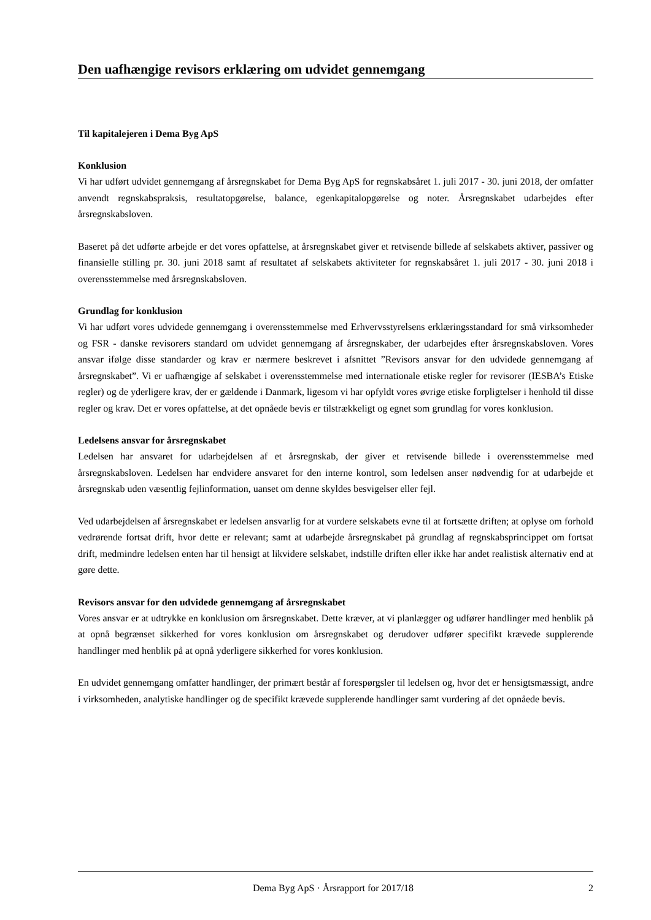Den uafhængige revisors erklæring om udvidet gennemgang
Til kapitalejeren i Dema Byg ApS
Konklusion
Vi har udført udvidet gennemgang af årsregnskabet for Dema Byg ApS for regnskabsåret 1. juli 2017 - 30. juni 2018, der omfatter anvendt regnskabspraksis, resultatopgørelse, balance, egenkapitalopgørelse og noter. Årsregnskabet udarbejdes efter årsregnskabsloven.
Baseret på det udførte arbejde er det vores opfattelse, at årsregnskabet giver et retvisende billede af selskabets aktiver, passiver og finansielle stilling pr. 30. juni 2018 samt af resultatet af selskabets aktiviteter for regnskabsåret 1. juli 2017 - 30. juni 2018 i overensstemmelse med årsregnskabsloven.
Grundlag for konklusion
Vi har udført vores udvidede gennemgang i overensstemmelse med Erhvervsstyrelsens erklæringsstandard for små virksomheder og FSR - danske revisorers standard om udvidet gennemgang af årsregnskaber, der udarbejdes efter årsregnskabsloven. Vores ansvar ifølge disse standarder og krav er nærmere beskrevet i afsnittet ”Revisors ansvar for den udvidede gennemgang af årsregnskabet”. Vi er uafhængige af selskabet i overensstemmelse med internationale etiske regler for revisorer (IESBA’s Etiske regler) og de yderligere krav, der er gældende i Danmark, ligesom vi har opfyldt vores øvrige etiske forpligtelser i henhold til disse regler og krav. Det er vores opfattelse, at det opnåede bevis er tilstrækkeligt og egnet som grundlag for vores konklusion.
Ledelsens ansvar for årsregnskabet
Ledelsen har ansvaret for udarbejdelsen af et årsregnskab, der giver et retvisende billede i overensstemmelse med årsregnskabsloven. Ledelsen har endvidere ansvaret for den interne kontrol, som ledelsen anser nødvendig for at udarbejde et årsregnskab uden væsentlig fejlinformation, uanset om denne skyldes besvigelser eller fejl.
Ved udarbejdelsen af årsregnskabet er ledelsen ansvarlig for at vurdere selskabets evne til at fortsætte driften; at oplyse om forhold vedrørende fortsat drift, hvor dette er relevant; samt at udarbejde årsregnskabet på grundlag af regnskabsprincippet om fortsat drift, medmindre ledelsen enten har til hensigt at likvidere selskabet, indstille driften eller ikke har andet realistisk alternativ end at gøre dette.
Revisors ansvar for den udvidede gennemgang af årsregnskabet
Vores ansvar er at udtrykke en konklusion om årsregnskabet. Dette kræver, at vi planlægger og udfører handlinger med henblik på at opnå begrænset sikkerhed for vores konklusion om årsregnskabet og derudover udfører specifikt krævede supplerende handlinger med henblik på at opnå yderligere sikkerhed for vores konklusion.
En udvidet gennemgang omfatter handlinger, der primært består af forespørgsler til ledelsen og, hvor det er hensigtsmæssigt, andre i virksomheden, analytiske handlinger og de specifikt krævede supplerende handlinger samt vurdering af det opnåede bevis.
Dema Byg ApS · Årsrapport for 2017/18 2